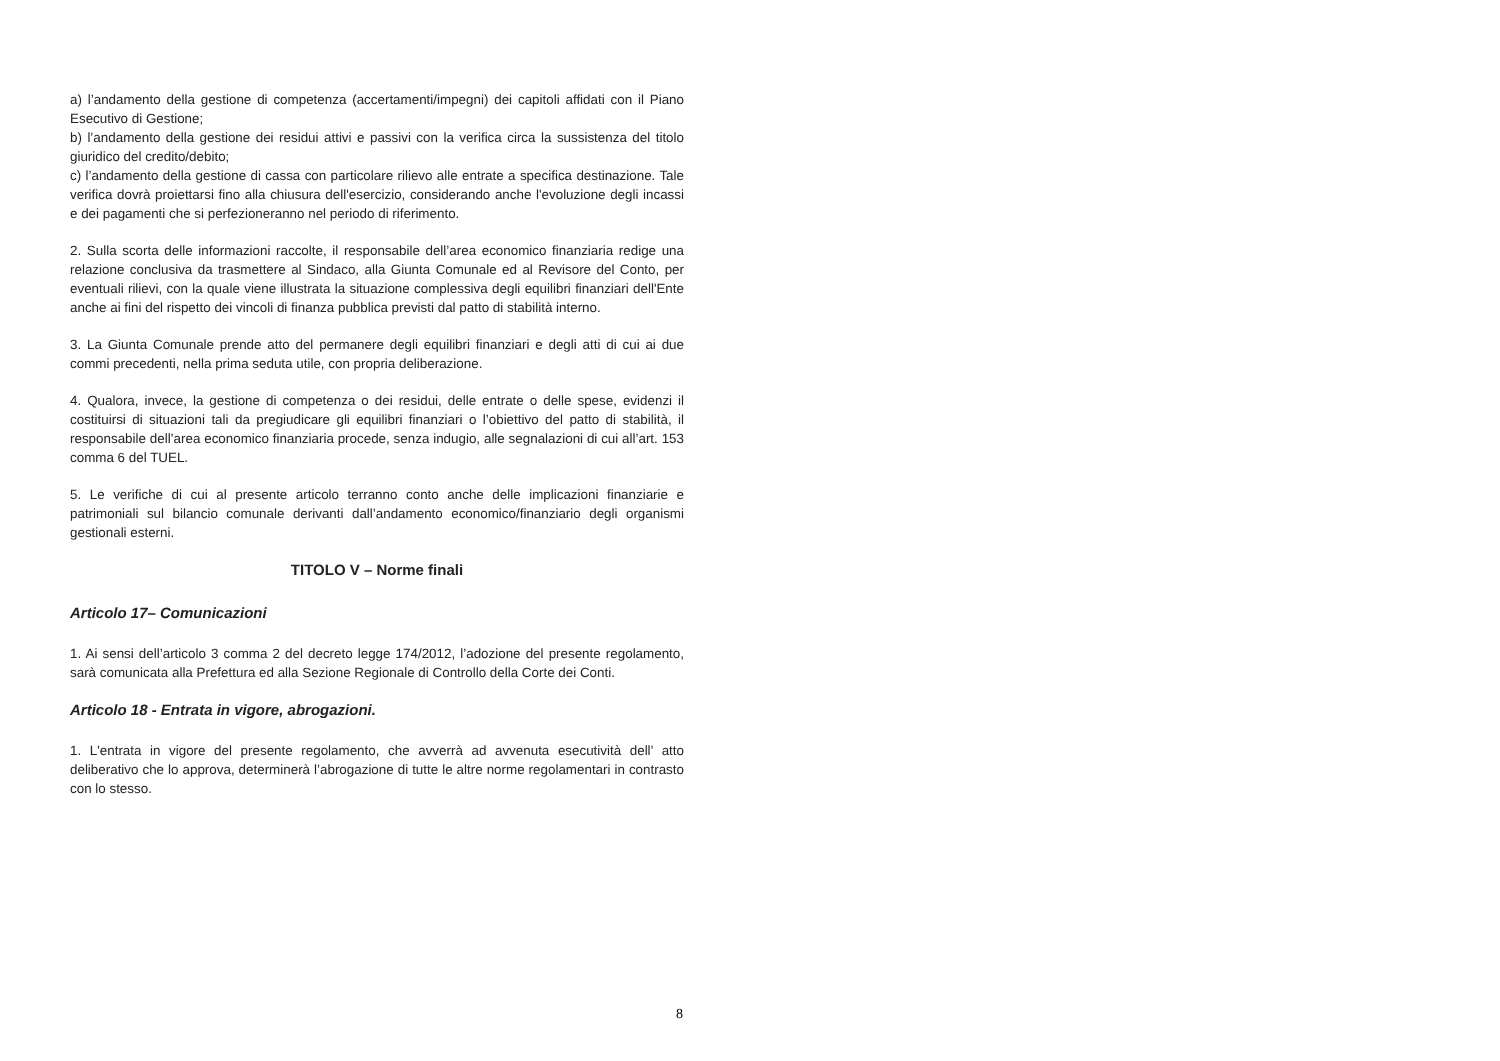a) l’andamento della gestione di competenza (accertamenti/impegni) dei capitoli affidati con il Piano Esecutivo di Gestione;
b) l’andamento della gestione dei residui attivi e passivi con la verifica circa la sussistenza del titolo giuridico del credito/debito;
c) l’andamento della gestione di cassa con particolare rilievo alle entrate a specifica destinazione. Tale verifica dovrà proiettarsi fino alla chiusura dell'esercizio, considerando anche l'evoluzione degli incassi e dei pagamenti che si perfezioneranno nel periodo di riferimento.
2. Sulla scorta delle informazioni raccolte, il responsabile dell’area economico finanziaria redige una relazione conclusiva da trasmettere al Sindaco, alla Giunta Comunale ed al Revisore del Conto, per eventuali rilievi, con la quale viene illustrata la situazione complessiva degli equilibri finanziari dell'Ente anche ai fini del rispetto dei vincoli di finanza pubblica previsti dal patto di stabilità interno.
3. La Giunta Comunale prende atto del permanere degli equilibri finanziari e degli atti di cui ai due commi precedenti, nella prima seduta utile, con propria deliberazione.
4. Qualora, invece, la gestione di competenza o dei residui, delle entrate o delle spese, evidenzi il costituirsi di situazioni tali da pregiudicare gli equilibri finanziari o l’obiettivo del patto di stabilità, il responsabile dell’area economico finanziaria procede, senza indugio, alle segnalazioni di cui all’art. 153 comma 6 del TUEL.
5. Le verifiche di cui al presente articolo terranno conto anche delle implicazioni finanziarie e patrimoniali sul bilancio comunale derivanti dall’andamento economico/finanziario degli organismi gestionali esterni.
TITOLO V – Norme finali
Articolo 17– Comunicazioni
1. Ai sensi dell’articolo 3 comma 2 del decreto legge 174/2012, l’adozione del presente regolamento, sarà comunicata alla Prefettura ed alla Sezione Regionale di Controllo della Corte dei Conti.
Articolo 18 - Entrata in vigore, abrogazioni.
1. L'entrata in vigore del presente regolamento, che avverrà ad avvenuta esecutività dell’ atto deliberativo che lo approva, determinerà l’abrogazione di tutte le altre norme regolamentari in contrasto con lo stesso.
8